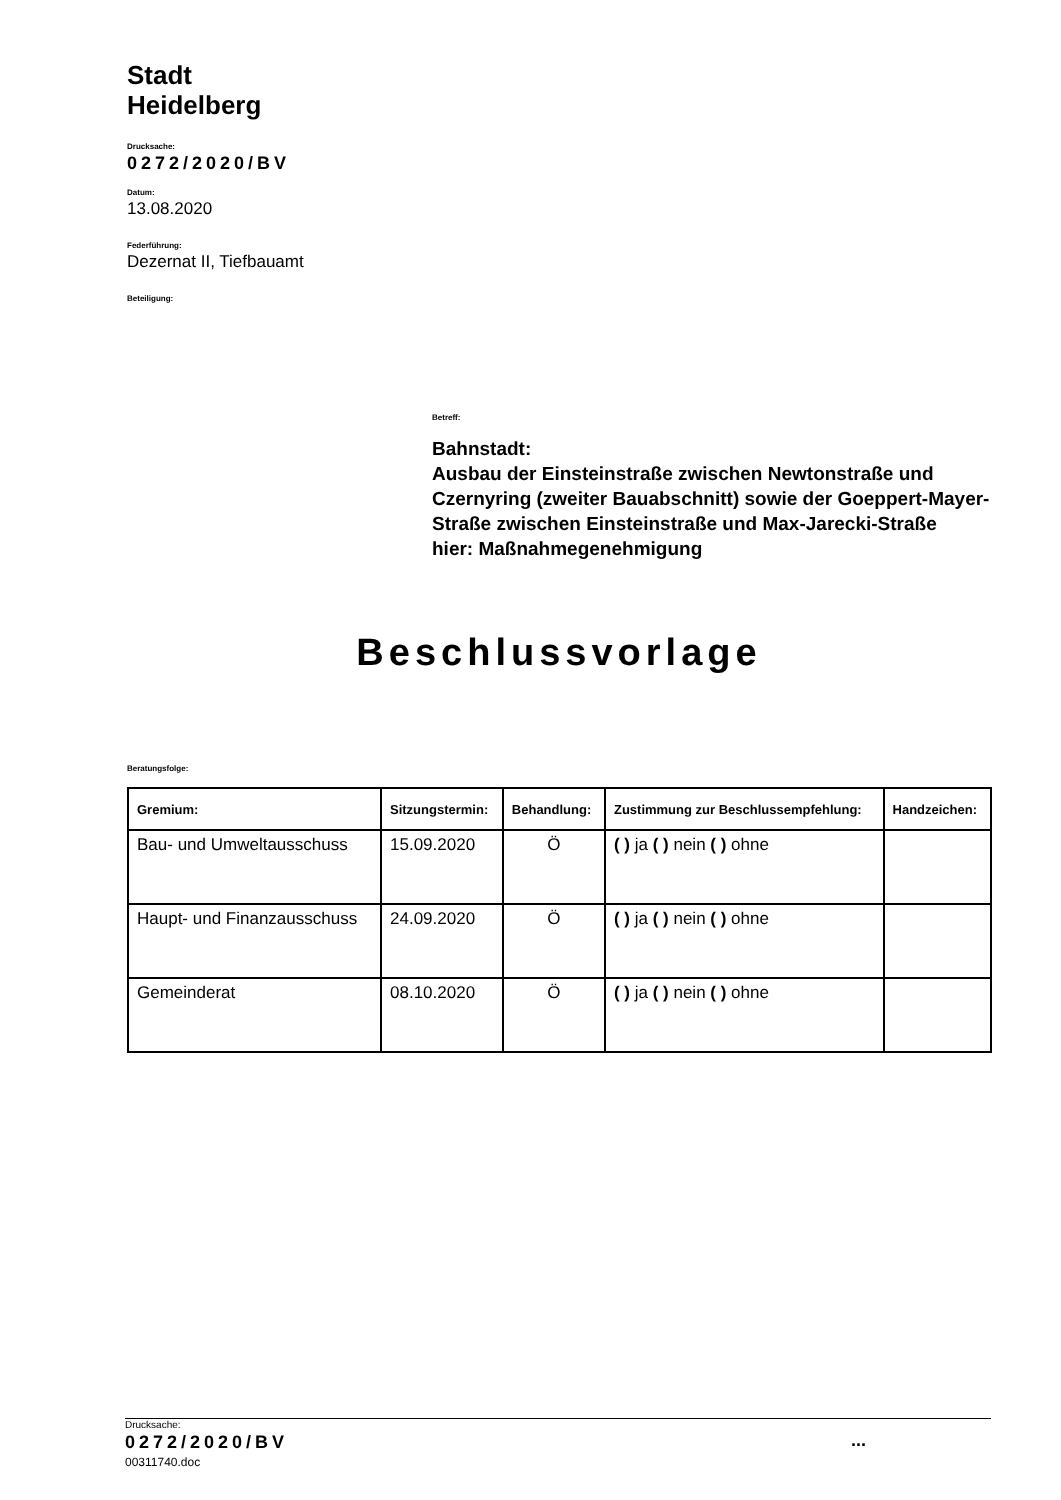Stadt
Heidelberg
Drucksache:
0272/2020/BV
Datum:
13.08.2020
Federführung:
Dezernat II, Tiefbauamt
Beteiligung:
Betreff:
Bahnstadt:
Ausbau der Einsteinstraße zwischen Newtonstraße und Czernyring (zweiter Bauabschnitt) sowie der Goeppert-Mayer-Straße zwischen Einsteinstraße und Max-Jarecki-Straße
hier: Maßnahmegenehmigung
Beschlussvorlage
Beratungsfolge:
| Gremium: | Sitzungstermin: | Behandlung: | Zustimmung zur Beschlussempfehlung: | Handzeichen: |
| --- | --- | --- | --- | --- |
| Bau- und Umweltausschuss | 15.09.2020 | Ö | ( ) ja ( ) nein ( ) ohne | |
| Haupt- und Finanzausschuss | 24.09.2020 | Ö | ( ) ja ( ) nein ( ) ohne | |
| Gemeinderat | 08.10.2020 | Ö | ( ) ja ( ) nein ( ) ohne | |
Drucksache:
0272/2020/BV...
00311740.doc